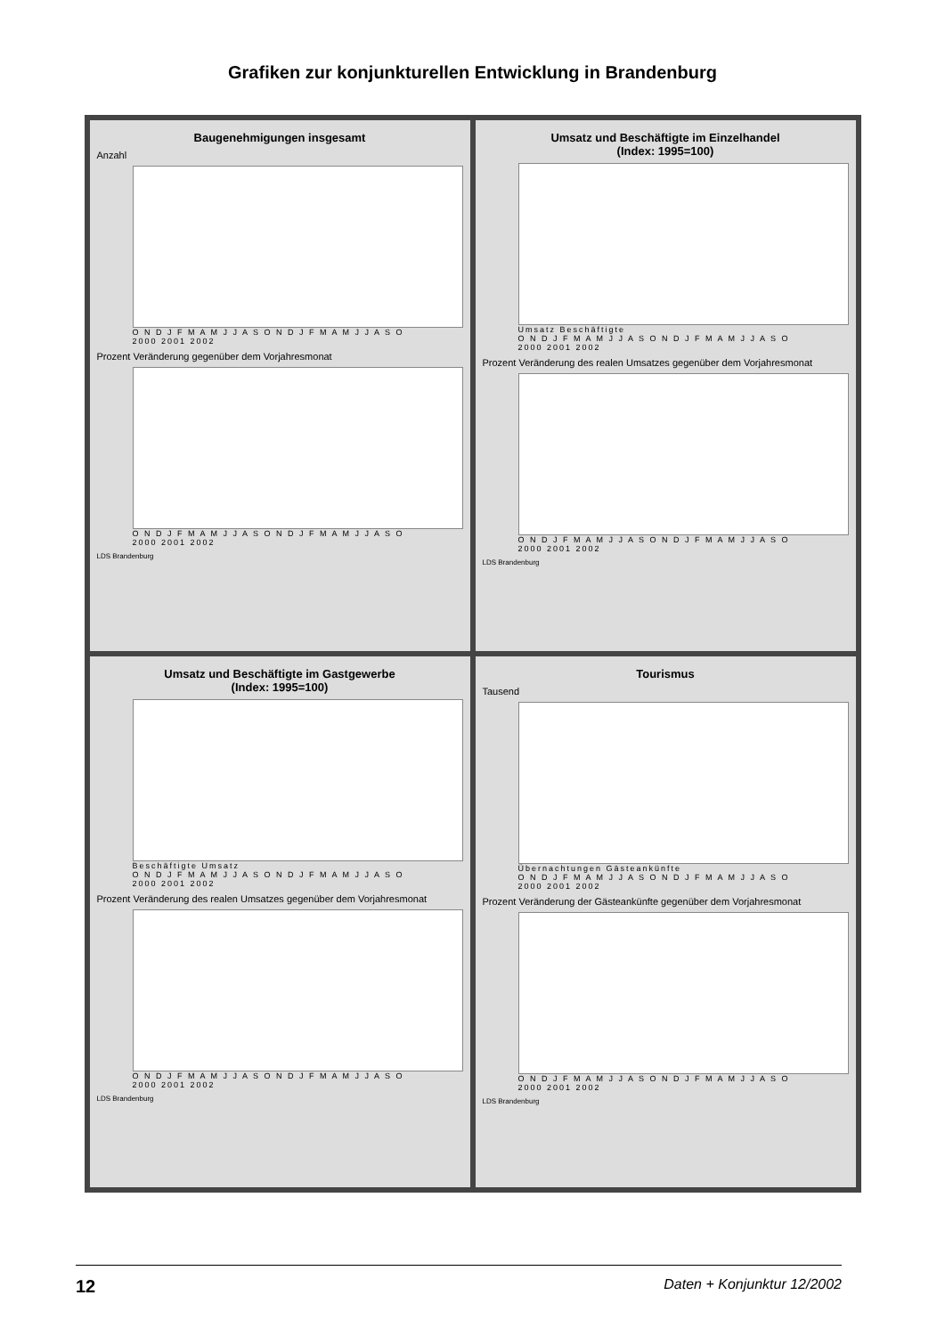Grafiken zur konjunkturellen Entwicklung in Brandenburg
Baugenehmigungen insgesamt
Anzahl
O N D J F M A M J J A S O N D J F M A M J J A S O
2000 2001 2002
Prozent Veränderung gegenüber dem Vorjahresmonat
O N D J F M A M J J A S O N D J F M A M J J A S O
2000 2001 2002
LDS Brandenburg
Umsatz und Beschäftigte im Einzelhandel
(Index: 1995=100)
Umsatz Beschäftigte
O N D J F M A M J J A S O N D J F M A M J J A S O
2000 2001 2002
Prozent Veränderung des realen Umsatzes gegenüber dem Vorjahresmonat
O N D J F M A M J J A S O N D J F M A M J J A S O
2000 2001 2002
LDS Brandenburg
Umsatz und Beschäftigte im Gastgewerbe
(Index: 1995=100)
Beschäftigte Umsatz
O N D J F M A M J J A S O N D J F M A M J J A S O
2000 2001 2002
Prozent Veränderung des realen Umsatzes gegenüber dem Vorjahresmonat
O N D J F M A M J J A S O N D J F M A M J J A S O
2000 2001 2002
LDS Brandenburg
Tourismus
Tausend
Übernachtungen Gästeankünfte
O N D J F M A M J J A S O N D J F M A M J J A S O
2000 2001 2002
Prozent Veränderung der Gästeankünfte gegenüber dem Vorjahresmonat
O N D J F M A M J J A S O N D J F M A M J J A S O
2000 2001 2002
LDS Brandenburg
12 Daten + Konjunktur 12/2002